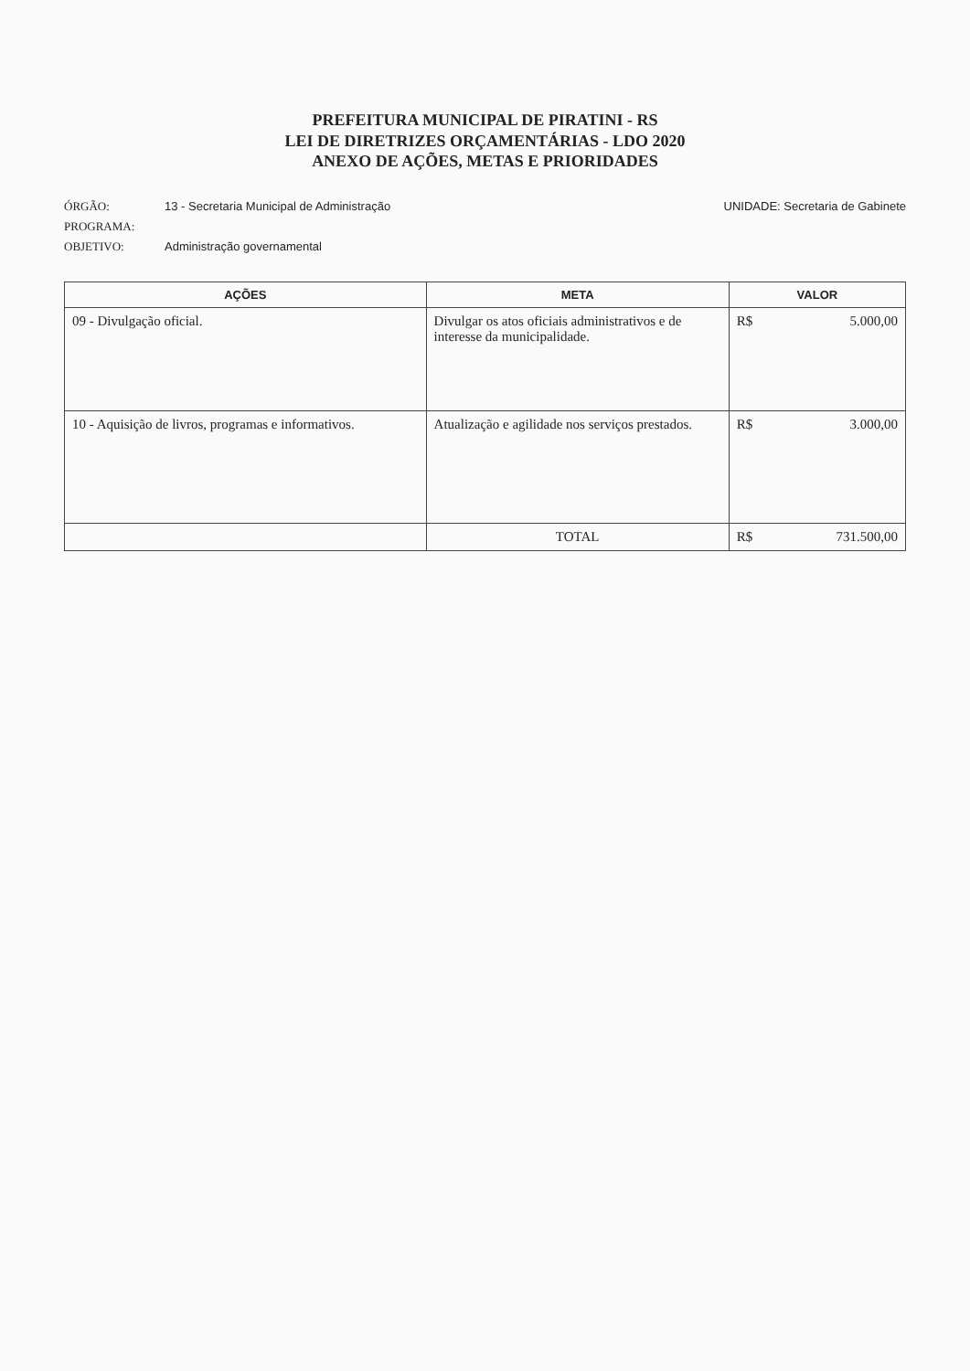PREFEITURA MUNICIPAL DE PIRATINI - RS
LEI DE DIRETRIZES ORÇAMENTÁRIAS - LDO 2020
ANEXO DE AÇÕES, METAS E PRIORIDADES
ÓRGÃO: 13 - Secretaria Municipal de Administração UNIDADE: Secretaria de Gabinete
PROGRAMA:
OBJETIVO: Administração governamental
| AÇÕES | META | VALOR |
| --- | --- | --- |
| 09 - Divulgação oficial. | Divulgar os atos oficiais administrativos e de interesse da municipalidade. | R$ 5.000,00 |
| 10 - Aquisição de livros, programas e informativos. | Atualização e agilidade nos serviços prestados. | R$ 3.000,00 |
| | TOTAL | R$ 731.500,00 |